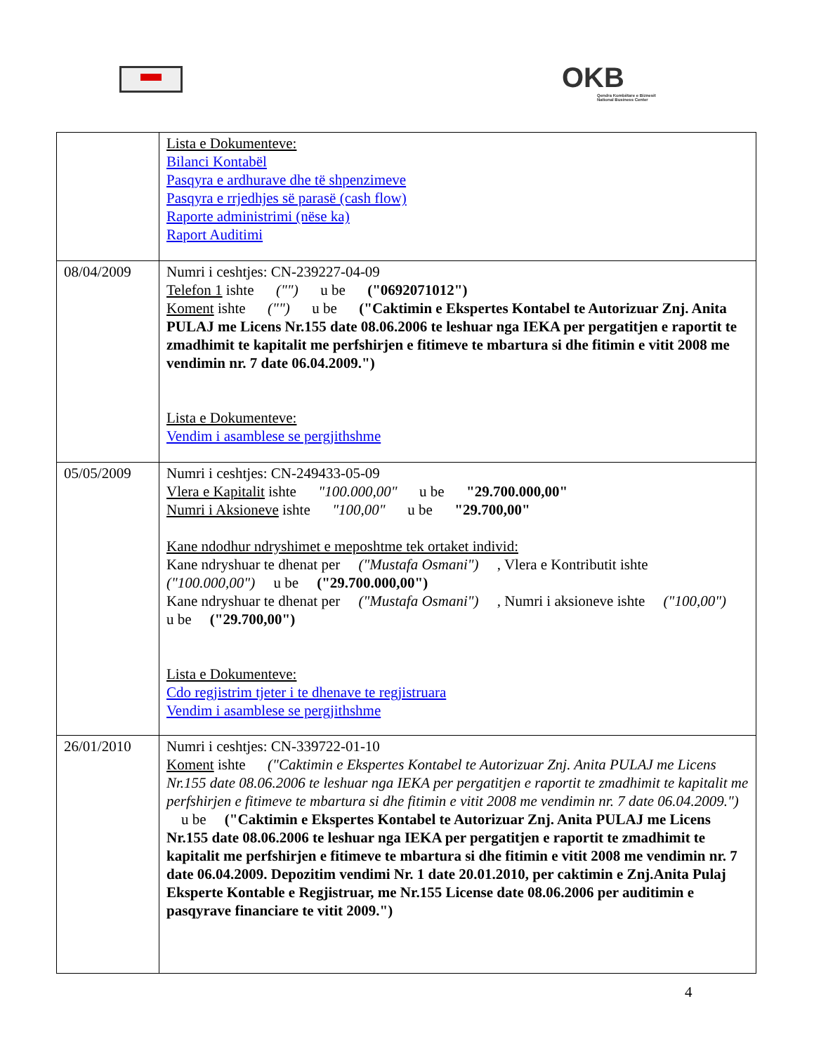OKB
Qendra Kombëtare e Biznesit
National Business Center
| | Lista e Dokumenteve: Bilanci Kontabël Pasqyra e ardhurave dhe të shpenzimeve Pasqyra e rrjedhjes së parasë (cash flow) Raporte administrimi (nëse ka) Raport Auditimi |
| 08/04/2009 | Numri i ceshtjes: CN-239227-04-09 Telefon 1 ishte ("") u be ("0692071012") Koment ishte ("") u be ("Caktimin e Ekspertes Kontabel te Autorizuar Znj. Anita PULAJ me Licens Nr.155 date 08.06.2006 te leshuar nga IEKA per pergatitjen e raportit te zmadhimit te kapitalit me perfshirjen e fitimeve te mbartura si dhe fitimin e vitit 2008 me vendimin nr. 7 date 06.04.2009.") Lista e Dokumenteve: Vendim i asamblese se pergjithshme |
| 05/05/2009 | Numri i ceshtjes: CN-249433-05-09 Vlera e Kapitalit ishte "100.000,00" u be "29.700.000,00" Numri i Aksioneve ishte "100,00" u be "29.700,00" Kane ndodhur ndryshimet e meposhtme tek ortaket individ: Kane ndryshuar te dhenat per ("Mustafa Osmani") , Vlera e Kontributit ishte ("100.000,00") u be ("29.700.000,00") Kane ndryshuar te dhenat per ("Mustafa Osmani") , Numri i aksioneve ishte ("100,00") u be ("29.700,00") Lista e Dokumenteve: Cdo regjistrim tjeter i te dhenave te regjistruara Vendim i asamblese se pergjithshme |
| 26/01/2010 | Numri i ceshtjes: CN-339722-01-10 Koment ishte ("Caktimin e Ekspertes Kontabel te Autorizuar Znj. Anita PULAJ me Licens Nr.155 date 08.06.2006 te leshuar nga IEKA per pergatitjen e raportit te zmadhimit te kapitalit me perfshirjen e fitimeve te mbartura si dhe fitimin e vitit 2008 me vendimin nr. 7 date 06.04.2009.") u be ("Caktimin e Ekspertes Kontabel te Autorizuar Znj. Anita PULAJ me Licens Nr.155 date 08.06.2006 te leshuar nga IEKA per pergatitjen e raportit te zmadhimit te kapitalit me perfshirjen e fitimeve te mbartura si dhe fitimin e vitit 2008 me vendimin nr. 7 date 06.04.2009. Depozitim vendimi Nr. 1 date 20.01.2010, per caktimin e Znj.Anita Pulaj Eksperte Kontable e Regjistruar, me Nr.155 License date 08.06.2006 per auditimin e pasqyrave financiare te vitit 2009.") |
4